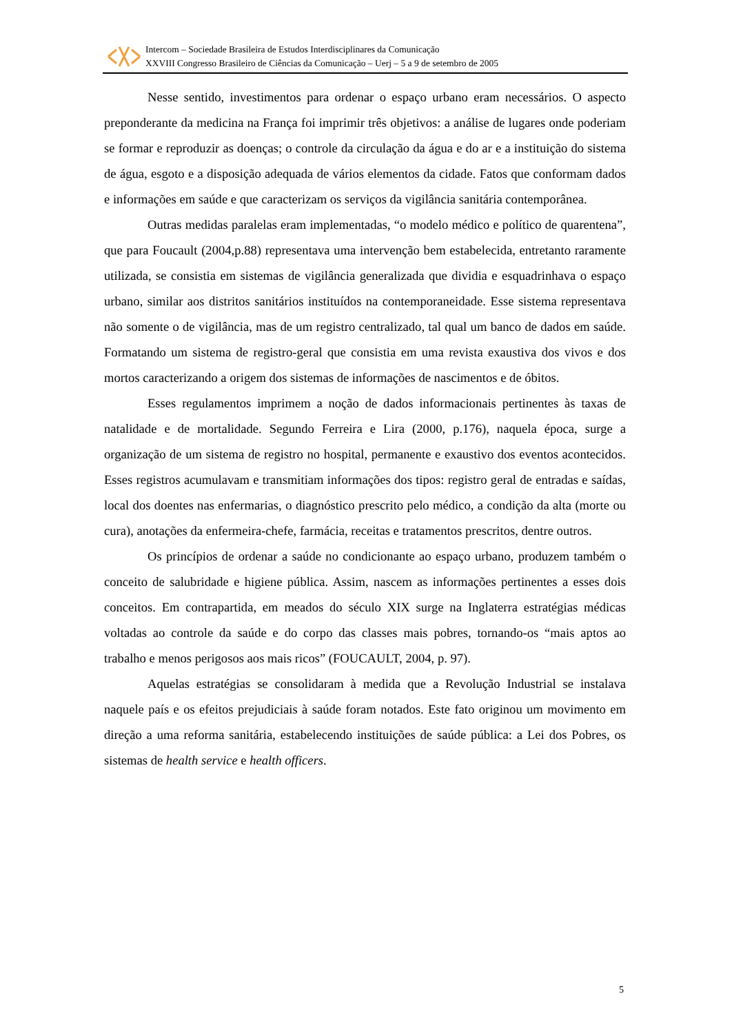Intercom – Sociedade Brasileira de Estudos Interdisciplinares da Comunicação
XXVIII Congresso Brasileiro de Ciências da Comunicação – Uerj – 5 a 9 de setembro de 2005
Nesse sentido, investimentos para ordenar o espaço urbano eram necessários. O aspecto preponderante da medicina na França foi imprimir três objetivos: a análise de lugares onde poderiam se formar e reproduzir as doenças; o controle da circulação da água e do ar e a instituição do sistema de água, esgoto e a disposição adequada de vários elementos da cidade. Fatos que conformam dados e informações em saúde e que caracterizam os serviços da vigilância sanitária contemporânea.
Outras medidas paralelas eram implementadas, “o modelo médico e político de quarentena”, que para Foucault (2004,p.88) representava uma intervenção bem estabelecida, entretanto raramente utilizada, se consistia em sistemas de vigilância generalizada que dividia e esquadrinhava o espaço urbano, similar aos distritos sanitários instituídos na contemporaneidade. Esse sistema representava não somente o de vigilância, mas de um registro centralizado, tal qual um banco de dados em saúde. Formatando um sistema de registro-geral que consistia em uma revista exaustiva dos vivos e dos mortos caracterizando a origem dos sistemas de informações de nascimentos e de óbitos.
Esses regulamentos imprimem a noção de dados informacionais pertinentes às taxas de natalidade e de mortalidade. Segundo Ferreira e Lira (2000, p.176), naquela época, surge a organização de um sistema de registro no hospital, permanente e exaustivo dos eventos acontecidos. Esses registros acumulavam e transmitiam informações dos tipos: registro geral de entradas e saídas, local dos doentes nas enfermarias, o diagnóstico prescrito pelo médico, a condição da alta (morte ou cura), anotações da enfermeira-chefe, farmácia, receitas e tratamentos prescritos, dentre outros.
Os princípios de ordenar a saúde no condicionante ao espaço urbano, produzem também o conceito de salubridade e higiene pública. Assim, nascem as informações pertinentes a esses dois conceitos. Em contrapartida, em meados do século XIX surge na Inglaterra estratégias médicas voltadas ao controle da saúde e do corpo das classes mais pobres, tornando-os “mais aptos ao trabalho e menos perigosos aos mais ricos” (FOUCAULT, 2004, p. 97).
Aquelas estratégias se consolidaram à medida que a Revolução Industrial se instalava naquele país e os efeitos prejudiciais à saúde foram notados. Este fato originou um movimento em direção a uma reforma sanitária, estabelecendo instituições de saúde pública: a Lei dos Pobres, os sistemas de health service e health officers.
5